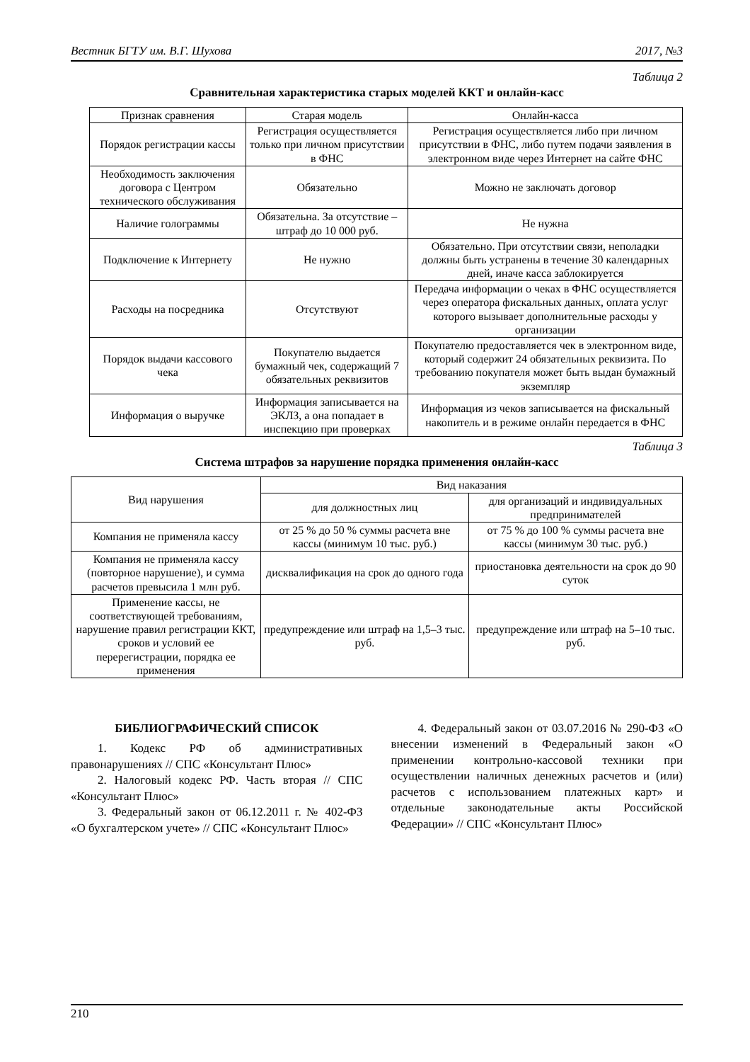Вестник БГТУ им. В.Г. Шухова 2017, №3
Таблица 2
Сравнительная характеристика старых моделей ККТ и онлайн-касс
| Признак сравнения | Старая модель | Онлайн-касса |
| --- | --- | --- |
| Порядок регистрации кассы | Регистрация осуществляется только при личном присутствии в ФНС | Регистрация осуществляется либо при личном присутствии в ФНС, либо путем подачи заявления в электронном виде через Интернет на сайте ФНС |
| Необходимость заключения договора с Центром технического обслуживания | Обязательно | Можно не заключать договор |
| Наличие голограммы | Обязательна. За отсутствие – штраф до 10 000 руб. | Не нужна |
| Подключение к Интернету | Не нужно | Обязательно. При отсутствии связи, неполадки должны быть устранены в течение 30 календарных дней, иначе касса заблокируется |
| Расходы на посредника | Отсутствуют | Передача информации о чеках в ФНС осуществляется через оператора фискальных данных, оплата услуг которого вызывает дополнительные расходы у организации |
| Порядок выдачи кассового чека | Покупателю выдается бумажный чек, содержащий 7 обязательных реквизитов | Покупателю предоставляется чек в электронном виде, который содержит 24 обязательных реквизита. По требованию покупателя может быть выдан бумажный экземпляр |
| Информация о выручке | Информация записывается на ЭКЛЗ, а она попадает в инспекцию при проверках | Информация из чеков записывается на фискальный накопитель и в режиме онлайн передается в ФНС |
Таблица 3
Система штрафов за нарушение порядка применения онлайн-касс
| Вид нарушения | Вид наказания | |
| --- | --- | --- |
| | для должностных лиц | для организаций и индивидуальных предпринимателей |
| Компания не применяла кассу | от 25 % до 50 % суммы расчета вне кассы (минимум 10 тыс. руб.) | от 75 % до 100 % суммы расчета вне кассы (минимум 30 тыс. руб.) |
| Компания не применяла кассу (повторное нарушение), и сумма расчетов превысила 1 млн руб. | дисквалификация на срок до одного года | приостановка деятельности на срок до 90 суток |
| Применение кассы, не соответствующей требованиям, нарушение правил регистрации ККТ, сроков и условий ее перерегистрации, порядка ее применения | предупреждение или штраф на 1,5–3 тыс. руб. | предупреждение или штраф на 5–10 тыс. руб. |
БИБЛИОГРАФИЧЕСКИЙ СПИСОК
1. Кодекс РФ об административных правонарушениях // СПС «Консультант Плюс»
2. Налоговый кодекс РФ. Часть вторая // СПС «Консультант Плюс»
3. Федеральный закон от 06.12.2011 г. № 402-ФЗ «О бухгалтерском учете» // СПС «Консультант Плюс»
4. Федеральный закон от 03.07.2016 № 290-ФЗ «О внесении изменений в Федеральный закон «О применении контрольно-кассовой техники при осуществлении наличных денежных расчетов и (или) расчетов с использованием платежных карт» и отдельные законодательные акты Российской Федерации» // СПС «Консультант Плюс»
210